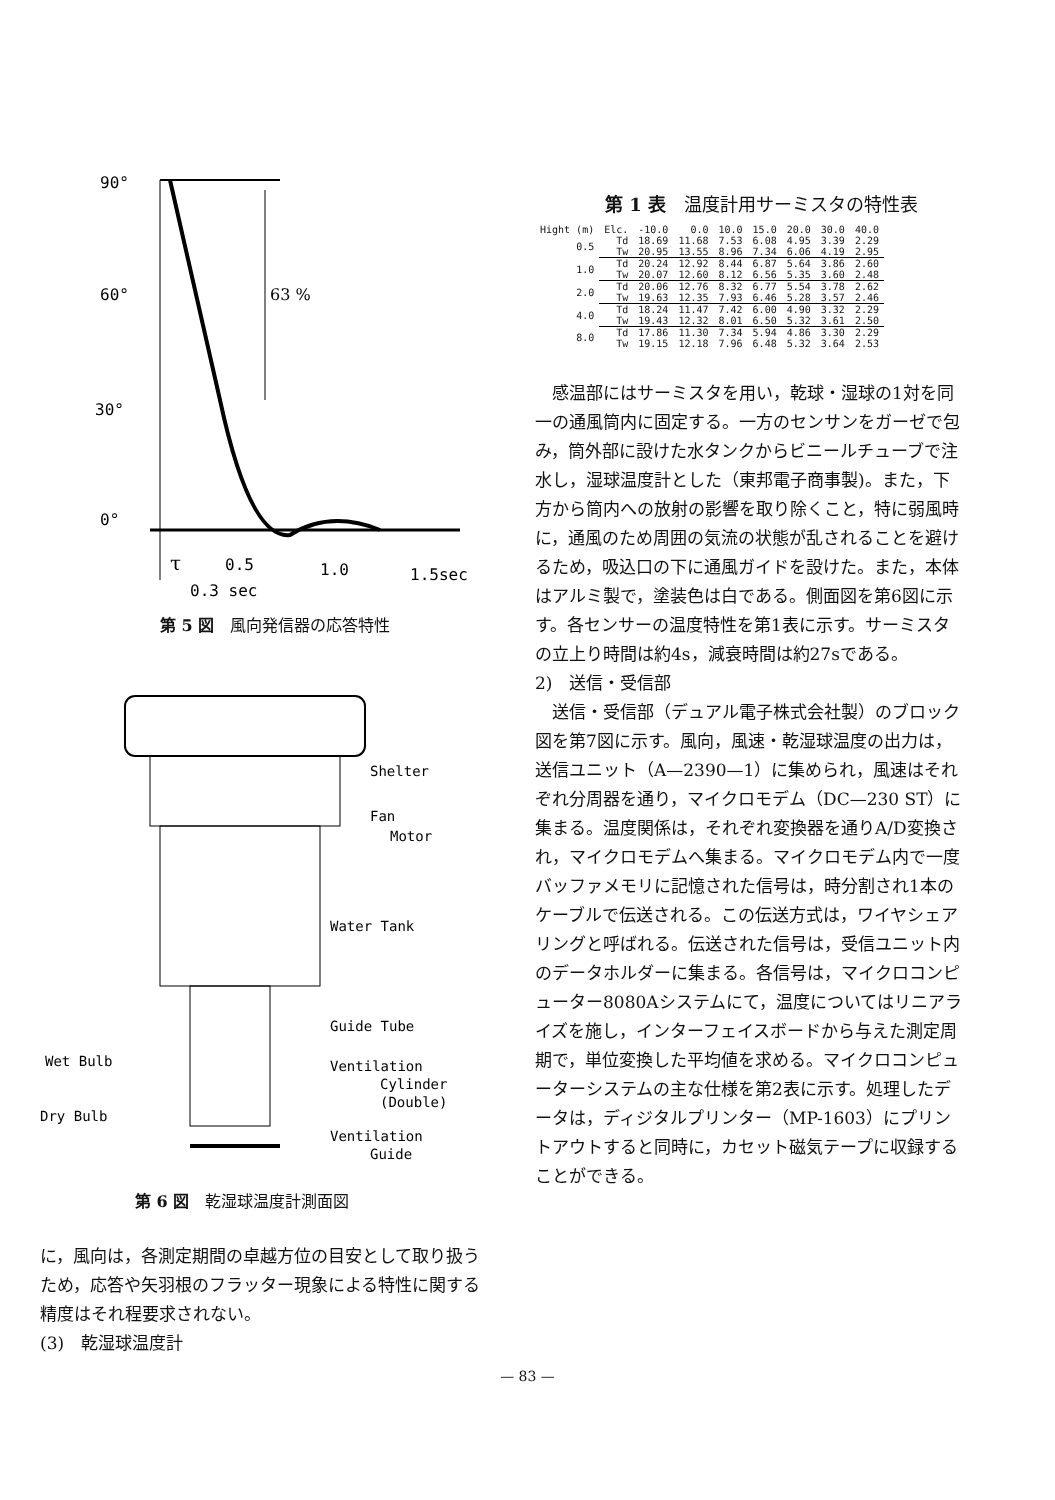90°
60°
30°
0°
63 %
τ
0.5
1.0
1.5sec
0.3 sec
第 5 図　風向発信器の応答特性
Shelter
Fan
Motor
Water Tank
Guide Tube
Wet Bulb
Ventilation
Cylinder
(Double)
Dry Bulb
Ventilation
Guide
第 6 図　乾湿球温度計測面図
に，風向は，各測定期間の卓越方位の目安として取り扱うため，応答や矢羽根のフラッター現象による特性に関する精度はそれ程要求されない。
(3)　乾湿球温度計
第 1 表　温度計用サーミスタの特性表
| Hight (m) | Elc. | -10.0 | 0.0 | 10.0 | 15.0 | 20.0 | 30.0 | 40.0 |
| --- | --- | --- | --- | --- | --- | --- | --- | --- |
| 0.5 | Td | 18.69 | 11.68 | 7.53 | 6.08 | 4.95 | 3.39 | 2.29 |
| | Tw | 20.95 | 13.55 | 8.96 | 7.34 | 6.06 | 4.19 | 2.95 |
| 1.0 | Td | 20.24 | 12.92 | 8.44 | 6.87 | 5.64 | 3.86 | 2.60 |
| | Tw | 20.07 | 12.60 | 8.12 | 6.56 | 5.35 | 3.60 | 2.48 |
| 2.0 | Td | 20.06 | 12.76 | 8.32 | 6.77 | 5.54 | 3.78 | 2.62 |
| | Tw | 19.63 | 12.35 | 7.93 | 6.46 | 5.28 | 3.57 | 2.46 |
| 4.0 | Td | 18.24 | 11.47 | 7.42 | 6.00 | 4.90 | 3.32 | 2.29 |
| | Tw | 19.43 | 12.32 | 8.01 | 6.50 | 5.32 | 3.61 | 2.50 |
| 8.0 | Td | 17.86 | 11.30 | 7.34 | 5.94 | 4.86 | 3.30 | 2.29 |
| | Tw | 19.15 | 12.18 | 7.96 | 6.48 | 5.32 | 3.64 | 2.53 |
　感温部にはサーミスタを用い，乾球・湿球の1対を同一の通風筒内に固定する。一方のセンサンをガーゼで包み，筒外部に設けた水タンクからビニールチューブで注水し，湿球温度計とした（東邦電子商事製)。また，下方から筒内への放射の影響を取り除くこと，特に弱風時に，通風のため周囲の気流の状態が乱されることを避けるため，吸込口の下に通風ガイドを設けた。また，本体はアルミ製で，塗装色は白である。側面図を第6図に示す。各センサーの温度特性を第1表に示す。サーミスタの立上り時間は約4s，減衰時間は約27sである。
2)　送信・受信部
　送信・受信部（デュアル電子株式会社製）のブロック図を第7図に示す。風向，風速・乾湿球温度の出力は，送信ユニット（A—2390—1）に集められ，風速はそれぞれ分周器を通り，マイクロモデム（DC—230 ST）に集まる。温度関係は，それぞれ変換器を通りA/D変換され，マイクロモデムへ集まる。マイクロモデム内で一度バッファメモリに記憶された信号は，時分割され1本のケーブルで伝送される。この伝送方式は，ワイヤシェアリングと呼ばれる。伝送された信号は，受信ユニット内のデータホルダーに集まる。各信号は，マイクロコンピューター8080Aシステムにて，温度についてはリニアライズを施し，インターフェイスボードから与えた測定周期で，単位変換した平均値を求める。マイクロコンピューターシステムの主な仕様を第2表に示す。処理したデータは，ディジタルプリンター（MP-1603）にプリントアウトすると同時に，カセット磁気テープに収録することができる。
— 83 —